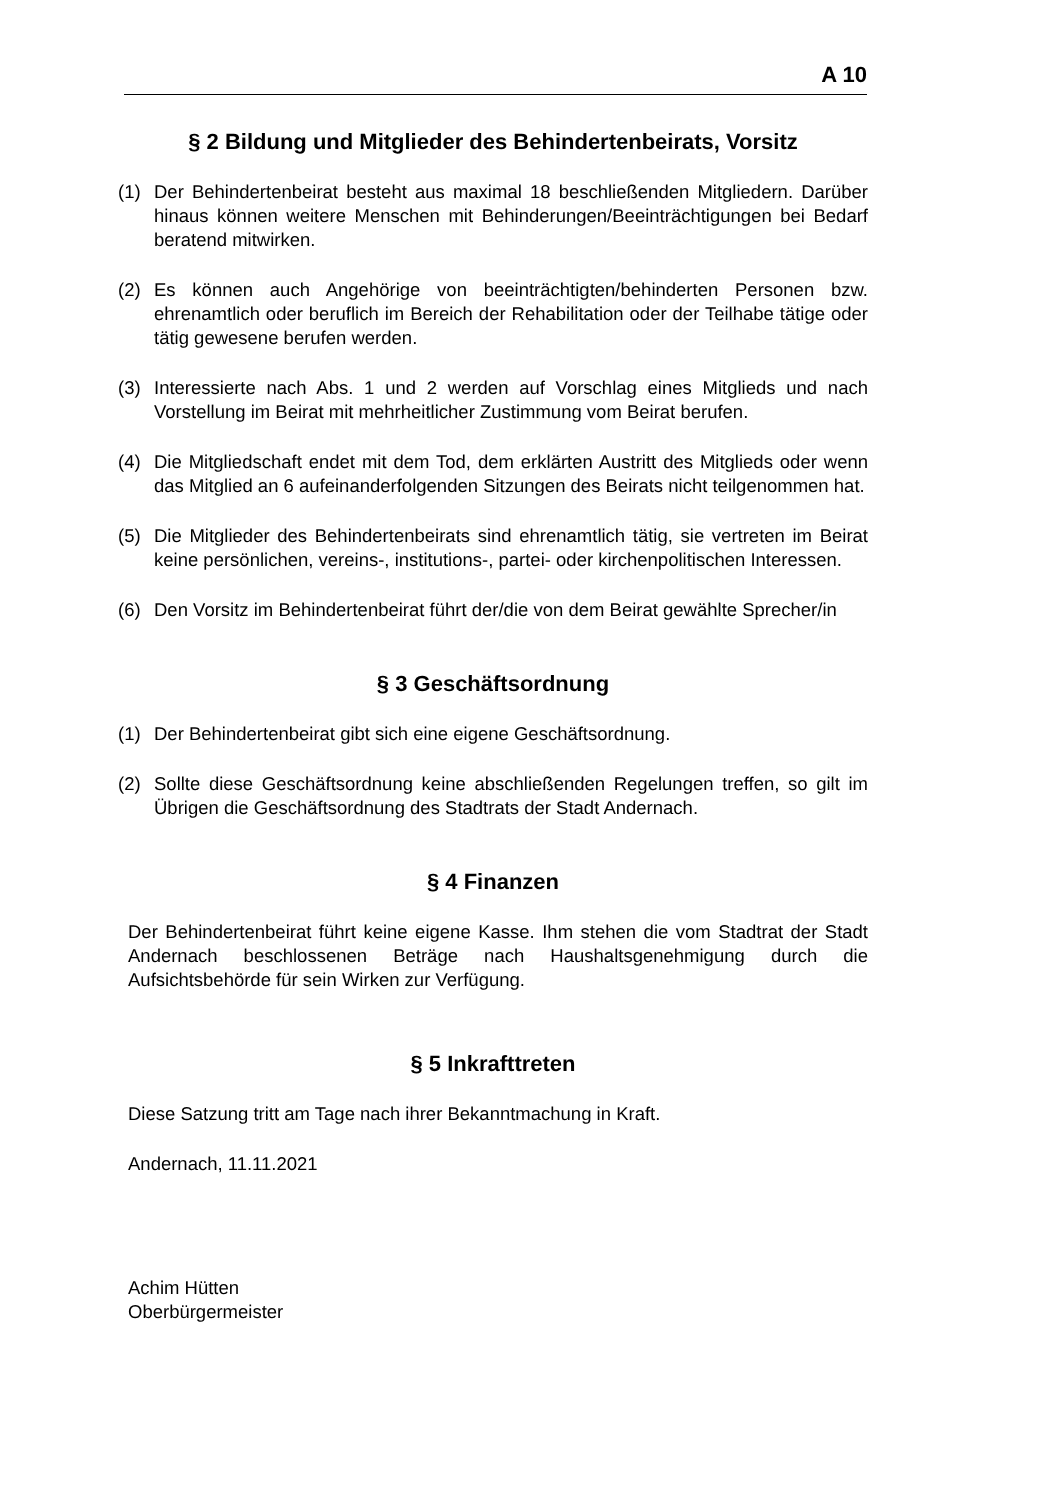A 10
§ 2 Bildung und Mitglieder des Behindertenbeirats, Vorsitz
(1) Der Behindertenbeirat besteht aus maximal 18 beschließenden Mitgliedern. Darüber hinaus können weitere Menschen mit Behinderungen/Beeinträchtigungen bei Bedarf beratend mitwirken.
(2) Es können auch Angehörige von beeinträchtigten/behinderten Personen bzw. ehrenamtlich oder beruflich im Bereich der Rehabilitation oder der Teilhabe tätige oder tätig gewesene berufen werden.
(3) Interessierte nach Abs. 1 und 2 werden auf Vorschlag eines Mitglieds und nach Vorstellung im Beirat mit mehrheitlicher Zustimmung vom Beirat berufen.
(4) Die Mitgliedschaft endet mit dem Tod, dem erklärten Austritt des Mitglieds oder wenn das Mitglied an 6 aufeinanderfolgenden Sitzungen des Beirats nicht teilgenommen hat.
(5) Die Mitglieder des Behindertenbeirats sind ehrenamtlich tätig, sie vertreten im Beirat keine persönlichen, vereins-, institutions-, partei- oder kirchenpolitischen Interessen.
(6) Den Vorsitz im Behindertenbeirat führt der/die von dem Beirat gewählte Sprecher/in
§ 3 Geschäftsordnung
(1) Der Behindertenbeirat gibt sich eine eigene Geschäftsordnung.
(2) Sollte diese Geschäftsordnung keine abschließenden Regelungen treffen, so gilt im Übrigen die Geschäftsordnung des Stadtrats der Stadt Andernach.
§ 4 Finanzen
Der Behindertenbeirat führt keine eigene Kasse. Ihm stehen die vom Stadtrat der Stadt Andernach beschlossenen Beträge nach Haushaltsgenehmigung durch die Aufsichtsbehörde für sein Wirken zur Verfügung.
§ 5 Inkrafttreten
Diese Satzung tritt am Tage nach ihrer Bekanntmachung in Kraft.
Andernach, 11.11.2021
Achim Hütten
Oberbürgermeister